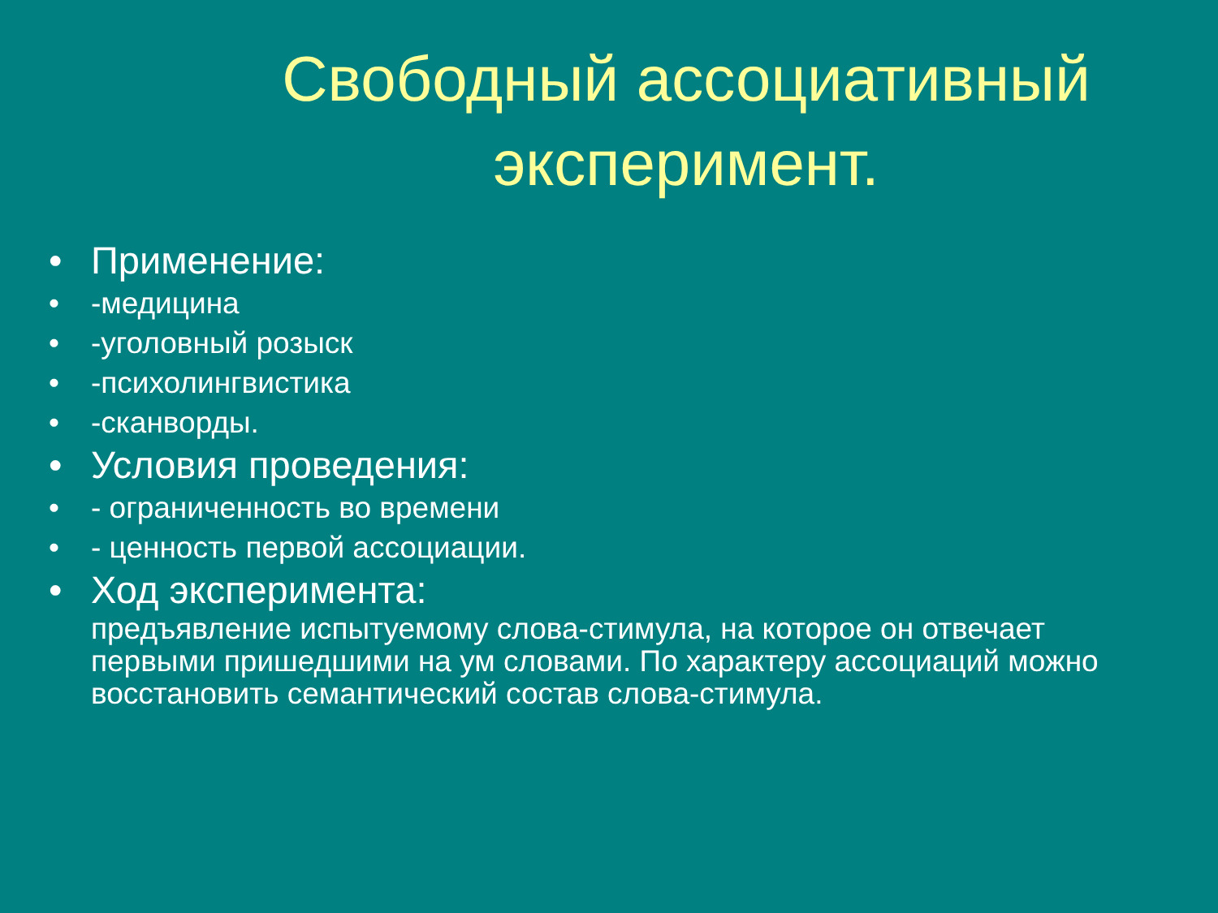Свободный ассоциативный эксперимент.
• Применение:
• -медицина
• -уголовный розыск
• -психолингвистика
• -сканворды.
• Условия проведения:
• - ограниченность во времени
• - ценность первой ассоциации.
• Ход эксперимента:
предъявление испытуемому слова-стимула, на которое он отвечает первыми пришедшими на ум словами. По характеру ассоциаций можно восстановить семантический состав слова-стимула.